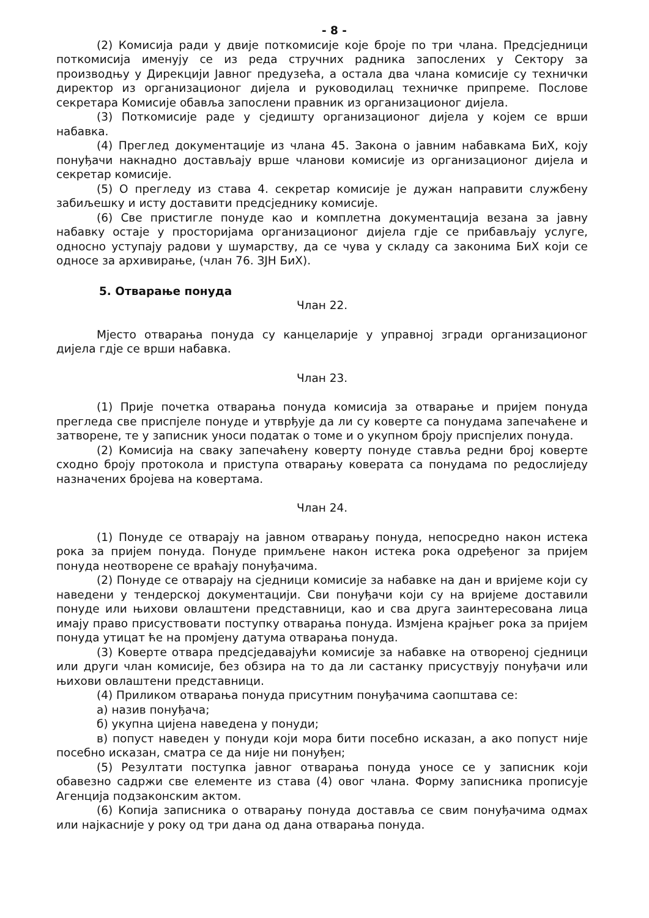- 8 -
(2) Комисија ради у двије поткомисије које броје по три члана. Предсједници поткомисија именују се из реда стручних радника запослених у Сектору за производњу у Дирекцији Јавног предузећа, а остала два члана комисије су технички директор из организационог дијела и руководилац техничке припреме. Послове секретара Комисије обавља запослени правник из организационог дијела.
(3) Поткомисије раде у сједишту организационог дијела у којем се врши набавка.
(4) Преглед документације из члана 45. Закона о јавним набавкама БиХ, коју понуђачи накнадно достављају врше чланови комисије из организационог дијела и секретар комисије.
(5) О прегледу из става 4. секретар комисије је дужан направити службену забиљешку и исту доставити предсједнику комисије.
(6) Све пристигле понуде као и комплетна документација везана за јавну набавку остаје у просторијама организационог дијела гдје се прибављају услуге, односно уступају радови у шумарству, да се чува у складу са законима БиХ који се односе за архивирање, (члан 76. ЗЈН БиХ).
5. Отварање понуда
Члан 22.
Мјесто отварања понуда су канцеларије у управној згради организационог дијела гдје се врши набавка.
Члан 23.
(1) Прије почетка отварања понуда комисија за отварање и пријем понуда прегледа све приспјеле понуде и утврђује да ли су коверте са понудама запечаћене и затворене, те у записник уноси податак о томе и о укупном броју приспјелих понуда.
(2) Комисија на сваку запечаћену коверту понуде ставља редни број коверте сходно броју протокола и приступа отварању коверата са понудама по редослиједу назначених бројева на ковертама.
Члан 24.
(1) Понуде се отварају на јавном отварању понуда, непосредно након истека рока за пријем понуда. Понуде примљене након истека рока одређеног за пријем понуда неотворене се враћају понуђачима.
(2) Понуде се отварају на сједници комисије за набавке на дан и вријеме који су наведени у тендерској документацији. Сви понуђачи који су на вријеме доставили понуде или њихови овлаштени представници, као и сва друга заинтересована лица имају право присуствовати поступку отварања понуда. Измјена крајњег рока за пријем понуда утицат ће на промјену датума отварања понуда.
(3) Коверте отвара предсједавајући комисије за набавке на отвореној сједници или други члан комисије, без обзира на то да ли састанку присуствују понуђачи или њихови овлаштени представници.
(4) Приликом отварања понуда присутним понуђачима саопштава се:
а) назив понуђача;
б) укупна цијена наведена у понуди;
в) попуст наведен у понуди који мора бити посебно исказан, а ако попуст није посебно исказан, сматра се да није ни понуђен;
(5) Резултати поступка јавног отварања понуда уносе се у записник који обавезно садржи све елементе из става (4) овог члана. Форму записника прописује Агенција подзаконским актом.
(6) Копија записника о отварању понуда доставља се свим понуђачима одмах или најкасније у року од три дана од дана отварања понуда.